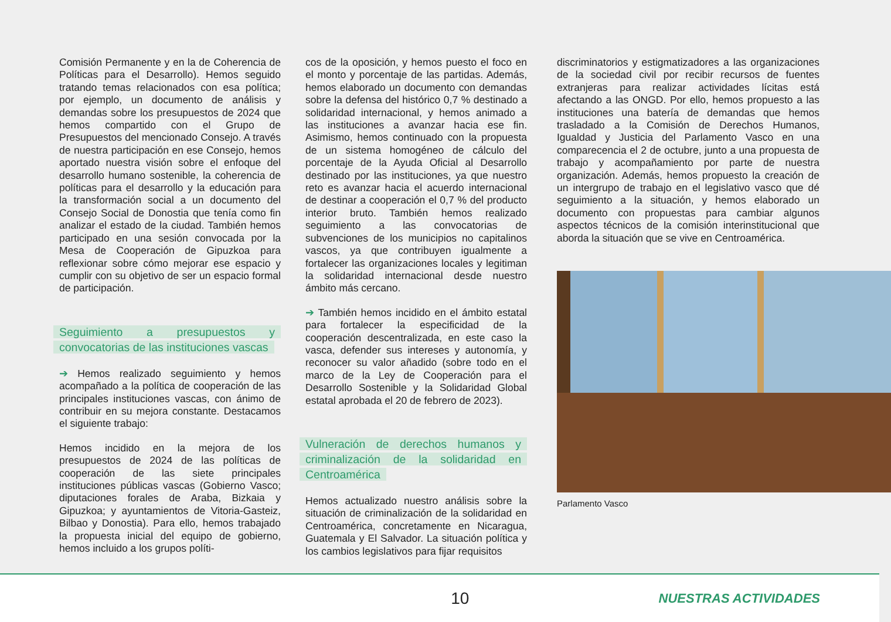Comisión Permanente y en la de Coherencia de Políticas para el Desarrollo). Hemos seguido tratando temas relacionados con esa política; por ejemplo, un documento de análisis y demandas sobre los presupuestos de 2024 que hemos compartido con el Grupo de Presupuestos del mencionado Consejo. A través de nuestra participación en ese Consejo, hemos aportado nuestra visión sobre el enfoque del desarrollo humano sostenible, la coherencia de políticas para el desarrollo y la educación para la transformación social a un documento del Consejo Social de Donostia que tenía como fin analizar el estado de la ciudad. También hemos participado en una sesión convocada por la Mesa de Cooperación de Gipuzkoa para reflexionar sobre cómo mejorar ese espacio y cumplir con su objetivo de ser un espacio formal de participación.
Seguimiento a presupuestos y convocatorias de las instituciones vascas
➔ Hemos realizado seguimiento y hemos acompañado a la política de cooperación de las principales instituciones vascas, con ánimo de contribuir en su mejora constante. Destacamos el siguiente trabajo:
Hemos incidido en la mejora de los presupuestos de 2024 de las políticas de cooperación de las siete principales instituciones públicas vascas (Gobierno Vasco; diputaciones forales de Araba, Bizkaia y Gipuzkoa; y ayuntamientos de Vitoria-Gasteiz, Bilbao y Donostia). Para ello, hemos trabajado la propuesta inicial del equipo de gobierno, hemos incluido a los grupos políti-
cos de la oposición, y hemos puesto el foco en el monto y porcentaje de las partidas. Además, hemos elaborado un documento con demandas sobre la defensa del histórico 0,7 % destinado a solidaridad internacional, y hemos animado a las instituciones a avanzar hacia ese fin. Asimismo, hemos continuado con la propuesta de un sistema homogéneo de cálculo del porcentaje de la Ayuda Oficial al Desarrollo destinado por las instituciones, ya que nuestro reto es avanzar hacia el acuerdo internacional de destinar a cooperación el 0,7 % del producto interior bruto. También hemos realizado seguimiento a las convocatorias de subvenciones de los municipios no capitalinos vascos, ya que contribuyen igualmente a fortalecer las organizaciones locales y legitiman la solidaridad internacional desde nuestro ámbito más cercano.
➔ También hemos incidido en el ámbito estatal para fortalecer la especificidad de la cooperación descentralizada, en este caso la vasca, defender sus intereses y autonomía, y reconocer su valor añadido (sobre todo en el marco de la Ley de Cooperación para el Desarrollo Sostenible y la Solidaridad Global estatal aprobada el 20 de febrero de 2023).
Vulneración de derechos humanos y criminalización de la solidaridad en Centroamérica
Hemos actualizado nuestro análisis sobre la situación de criminalización de la solidaridad en Centroamérica, concretamente en Nicaragua, Guatemala y El Salvador. La situación política y los cambios legislativos para fijar requisitos
discriminatorios y estigmatizadores a las organizaciones de la sociedad civil por recibir recursos de fuentes extranjeras para realizar actividades lícitas está afectando a las ONGD. Por ello, hemos propuesto a las instituciones una batería de demandas que hemos trasladado a la Comisión de Derechos Humanos, Igualdad y Justicia del Parlamento Vasco en una comparecencia el 2 de octubre, junto a una propuesta de trabajo y acompañamiento por parte de nuestra organización. Además, hemos propuesto la creación de un intergrupo de trabajo en el legislativo vasco que dé seguimiento a la situación, y hemos elaborado un documento con propuestas para cambiar algunos aspectos técnicos de la comisión interinstitucional que aborda la situación que se vive en Centroamérica.
Parlamento Vasco
10
NUESTRAS ACTIVIDADES